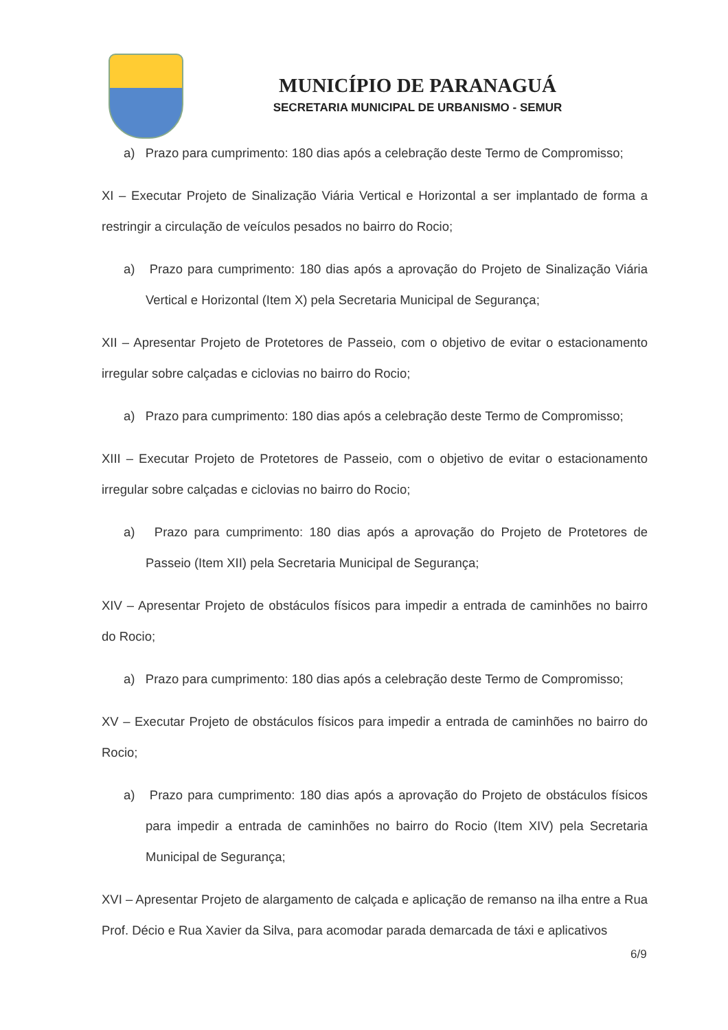MUNICÍPIO DE PARANAGUÁ
SECRETARIA MUNICIPAL DE URBANISMO - SEMUR
a) Prazo para cumprimento: 180 dias após a celebração deste Termo de Compromisso;
XI – Executar Projeto de Sinalização Viária Vertical e Horizontal a ser implantado de forma a restringir a circulação de veículos pesados no bairro do Rocio;
a) Prazo para cumprimento: 180 dias após a aprovação do Projeto de Sinalização Viária Vertical e Horizontal (Item X) pela Secretaria Municipal de Segurança;
XII – Apresentar Projeto de Protetores de Passeio, com o objetivo de evitar o estacionamento irregular sobre calçadas e ciclovias no bairro do Rocio;
a) Prazo para cumprimento: 180 dias após a celebração deste Termo de Compromisso;
XIII – Executar Projeto de Protetores de Passeio, com o objetivo de evitar o estacionamento irregular sobre calçadas e ciclovias no bairro do Rocio;
a) Prazo para cumprimento: 180 dias após a aprovação do Projeto de Protetores de Passeio (Item XII) pela Secretaria Municipal de Segurança;
XIV – Apresentar Projeto de obstáculos físicos para impedir a entrada de caminhões no bairro do Rocio;
a) Prazo para cumprimento: 180 dias após a celebração deste Termo de Compromisso;
XV – Executar Projeto de obstáculos físicos para impedir a entrada de caminhões no bairro do Rocio;
a) Prazo para cumprimento: 180 dias após a aprovação do Projeto de obstáculos físicos para impedir a entrada de caminhões no bairro do Rocio (Item XIV) pela Secretaria Municipal de Segurança;
XVI – Apresentar Projeto de alargamento de calçada e aplicação de remanso na ilha entre a Rua Prof. Décio e Rua Xavier da Silva, para acomodar parada demarcada de táxi e aplicativos
6/9